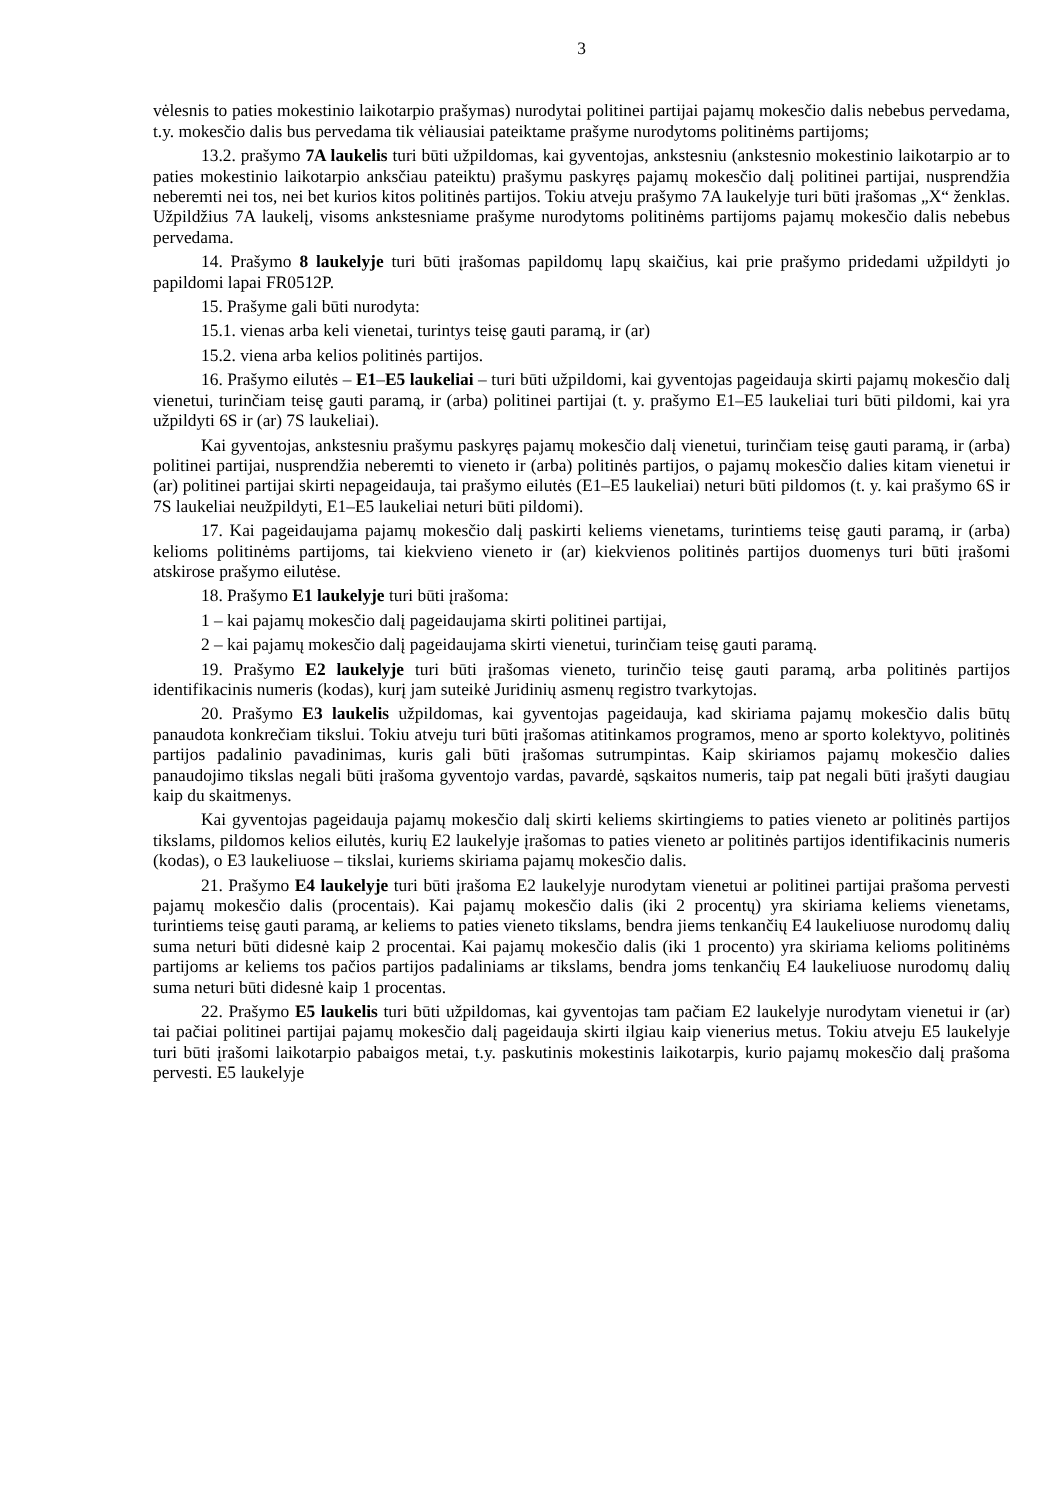3
vėlesnis to paties mokestinio laikotarpio prašymas) nurodytai politinei partijai pajamų mokesčio dalis nebebus pervedama, t.y. mokesčio dalis bus pervedama tik vėliausiai pateiktame prašyme nurodytoms politinėms partijoms;
13.2. prašymo 7A laukelis turi būti užpildomas, kai gyventojas, ankstesniu (ankstesnio mokestinio laikotarpio ar to paties mokestinio laikotarpio anksčiau pateiktu) prašymu paskyręs pajamų mokesčio dalį politinei partijai, nusprendžia neberemti nei tos, nei bet kurios kitos politinės partijos. Tokiu atveju prašymo 7A laukelyje turi būti įrašomas „X“ ženklas. Užpildžius 7A laukelį, visoms ankstesniame prašyme nurodytoms politinėms partijoms pajamų mokesčio dalis nebebus pervedama.
14. Prašymo 8 laukelyje turi būti įrašomas papildomų lapų skaičius, kai prie prašymo pridedami užpildyti jo papildomi lapai FR0512P.
15. Prašyme gali būti nurodyta:
15.1. vienas arba keli vienetai, turintys teisę gauti paramą, ir (ar)
15.2. viena arba kelios politinės partijos.
16. Prašymo eilutės – E1–E5 laukeliai – turi būti užpildomi, kai gyventojas pageidauja skirti pajamų mokesčio dalį vienetui, turinčiam teisę gauti paramą, ir (arba) politinei partijai (t. y. prašymo E1–E5 laukeliai turi būti pildomi, kai yra užpildyti 6S ir (ar) 7S laukeliai).
Kai gyventojas, ankstesniu prašymu paskyręs pajamų mokesčio dalį vienetui, turinčiam teisę gauti paramą, ir (arba) politinei partijai, nusprendžia neberemti to vieneto ir (arba) politinės partijos, o pajamų mokesčio dalies kitam vienetui ir (ar) politinei partijai skirti nepageidauja, tai prašymo eilutės (E1–E5 laukeliai) neturi būti pildomos (t. y. kai prašymo 6S ir 7S laukeliai neužpildyti, E1–E5 laukeliai neturi būti pildomi).
17. Kai pageidaujama pajamų mokesčio dalį paskirti keliems vienetams, turintiems teisę gauti paramą, ir (arba) kelioms politinėms partijoms, tai kiekvieno vieneto ir (ar) kiekvienos politinės partijos duomenys turi būti įrašomi atskirose prašymo eilutėse.
18. Prašymo E1 laukelyje turi būti įrašoma:
1 – kai pajamų mokesčio dalį pageidaujama skirti politinei partijai,
2 – kai pajamų mokesčio dalį pageidaujama skirti vienetui, turinčiam teisę gauti paramą.
19. Prašymo E2 laukelyje turi būti įrašomas vieneto, turinčio teisę gauti paramą, arba politinės partijos identifikacinis numeris (kodas), kurį jam suteikė Juridinių asmenų registro tvarkytojas.
20. Prašymo E3 laukelis užpildomas, kai gyventojas pageidauja, kad skiriama pajamų mokesčio dalis būtų panaudota konkrečiam tikslui. Tokiu atveju turi būti įrašomas atitinkamos programos, meno ar sporto kolektyvo, politinės partijos padalinio pavadinimas, kuris gali būti įrašomas sutrumpintas. Kaip skiriamos pajamų mokesčio dalies panaudojimo tikslas negali būti įrašoma gyventojo vardas, pavardė, sąskaitos numeris, taip pat negali būti įrašyti daugiau kaip du skaitmenys.
Kai gyventojas pageidauja pajamų mokesčio dalį skirti keliems skirtingiems to paties vieneto ar politinės partijos tikslams, pildomos kelios eilutės, kurių E2 laukelyje įrašomas to paties vieneto ar politinės partijos identifikacinis numeris (kodas), o E3 laukeliuose – tikslai, kuriems skiriama pajamų mokesčio dalis.
21. Prašymo E4 laukelyje turi būti įrašoma E2 laukelyje nurodytam vienetui ar politinei partijai prašoma pervesti pajamų mokesčio dalis (procentais). Kai pajamų mokesčio dalis (iki 2 procentų) yra skiriama keliems vienetams, turintiems teisę gauti paramą, ar keliems to paties vieneto tikslams, bendra jiems tenkančių E4 laukeliuose nurodomų dalių suma neturi būti didesnė kaip 2 procentai. Kai pajamų mokesčio dalis (iki 1 procento) yra skiriama kelioms politinėms partijoms ar keliems tos pačios partijos padaliniams ar tikslams, bendra joms tenkančių E4 laukeliuose nurodomų dalių suma neturi būti didesnė kaip 1 procentas.
22. Prašymo E5 laukelis turi būti užpildomas, kai gyventojas tam pačiam E2 laukelyje nurodytam vienetui ir (ar) tai pačiai politinei partijai pajamų mokesčio dalį pageidauja skirti ilgiau kaip vienerius metus. Tokiu atveju E5 laukelyje turi būti įrašomi laikotarpio pabaigos metai, t.y. paskutinis mokestinis laikotarpis, kurio pajamų mokesčio dalį prašoma pervesti. E5 laukelyje